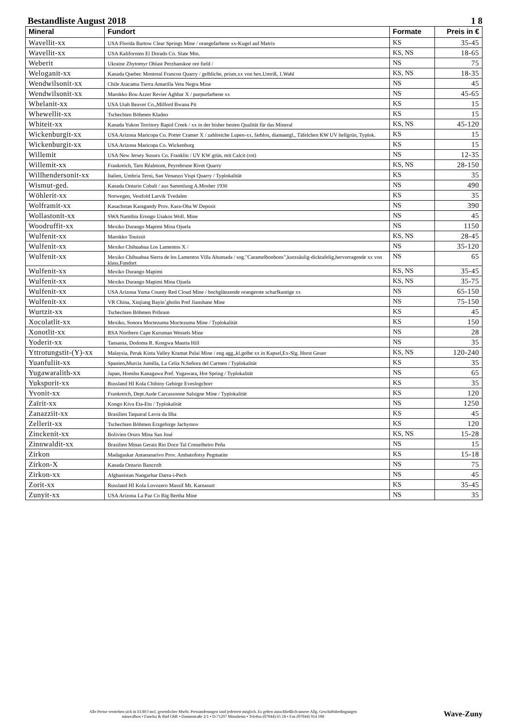Bestandliste August 2018 1 8
| Mineral | Fundort | Formate | Preis in € |
| --- | --- | --- | --- |
| Wavellit-xx | USA Florida Bartow Clear Springs Mine / orangefarbene xx-Kugel auf Matrix | KS | 35-45 |
| Wavellit-xx | USA Kalifornien El Dorado Co. Slate Mtn. | KS, NS | 18-65 |
| Weberit | Ukraine Zhytomyr Oblast Perzhanskoe ore field / | NS | 75 |
| Weloganit-xx | Kanada Quebec Montreal Francon Quarry / gelbliche, prism.xx von hex.Umriß, 1.Wahl | KS, NS | 18-35 |
| Wendwilsonit-xx | Chile Atacama Tierra Amarilla Veta Negra Mine | NS | 45 |
| Wendwilsonit-xx | Marokko Bou Azzer Revier Aghbar X / purpurfarbene xx | NS | 45-65 |
| Whelanit-xx | USA Utah Beaver Co.,Milford Bwana Pit | KS | 15 |
| Whewellit-xx | Tschechien Böhmen Kladno | KS | 15 |
| Whiteit-xx | Kanada Yukon Territory Rapid Creek / xx in der bisher besten Qualität für das Mineral | KS, NS | 45-120 |
| Wickenburgit-xx | USA Arizona Maricopa Co. Potter Cramer X / zahlreiche Lupen-xx, farblos, diamantgl., Täfelchen KW UV hellgrün, Typlok. | KS | 15 |
| Wickenburgit-xx | USA Arizona Maricopa Co. Wickenburg | KS | 15 |
| Willemit | USA New Jersey Sussex Co. Franklin / UV KW grün, mit Calcit (rot) | NS | 12-35 |
| Willemit-xx | Frankreich, Tarn Réalmont, Peyrebrune Rivet Quarry | KS, NS | 28-150 |
| Willhendersonit-xx | Italien, Umbria Terni, San Venanzo Vispi Quarry / Typlokalität | KS | 35 |
| Wismut-ged. | Kanada Ontario Cobalt / aus Sammlung A.Mosher 1930 | NS | 490 |
| Wöhlerit-xx | Norwegen, Vestfold Larvik Tvedalen | KS | 35 |
| Wolframit-xx | Kasachstan Karagandy Prov. Kara-Oba W Deposit | NS | 390 |
| Wollastonit-xx | SWA Namibia Erongo Usakos Woll. Mine | NS | 45 |
| Woodruffit-xx | Mexiko Durango Mapimi Mina Ojuela | NS | 1150 |
| Wulfenit-xx | Marokko Touissit | KS, NS | 28-45 |
| Wulfenit-xx | Mexiko Chihuahua Los Lamentos X / | NS | 35-120 |
| Wulfenit-xx | Mexiko Chihuahua Sierra de los Lamentos Villa Ahumada / sog."Caramelbonbons",kurzsäulig-dicktafelig,hervorragende xx von klass.Fundort | NS | 65 |
| Wulfenit-xx | Mexiko Durango Mapimi | KS, NS | 35-45 |
| Wulfenit-xx | Mexiko Durango Mapimi Mina Ojuela | KS, NS | 35-75 |
| Wulfenit-xx | USA Arizona Yuma County Red Cloud Mine / hochglänzende orangerote scharfkantige xx | NS | 65-150 |
| Wulfenit-xx | VR China, Xinjiang Bayin´gholin Pref Jianshane Mine | NS | 75-150 |
| Wurtzit-xx | Tschechien Böhmen Pribram | KS | 45 |
| Xocolatlit-xx | Mexiko, Sonora Moctezuma Moctezuma Mine / Typlokalität | KS | 150 |
| Xonotlit-xx | RSA Northern Cape Kuruman Wessels Mine | NS | 28 |
| Yoderit-xx | Tansania, Dodoma R. Kongwa Mautia Hill | NS | 35 |
| Yttrotungstit-(Y)-xx | Malaysia, Perak Kinta Valley Kramat Pulai Mine / eng agg.,kl.gelbe xx in Kapsel,Ex-Slg. Horst Geuer | KS, NS | 120-240 |
| Yuanfuliit-xx | Spanien,Murcia Jumilla, La Celia N.Señora del Carmen / Typlokalität | KS | 35 |
| Yugawaralith-xx | Japan, Honshu Kanagawa Pref. Yugawara, Hot Spring / Typlokalität | NS | 65 |
| Yuksporit-xx | Russland HI Kola Chibiny Gebirge Eveslogchorr | KS | 35 |
| Yvonit-xx | Frankreich, Dept.Aude Carcassonne Salsigne Mine / Typlokalität | KS | 120 |
| Zaïrit-xx | Kongo Kivu Eta-Etu / Typlokalität | NS | 1250 |
| Zanazziit-xx | Brasilien Taquaral Lavra da Ilha | KS | 45 |
| Zellerit-xx | Tschechien Böhmen Erzgebirge Jachymov | KS | 120 |
| Zinckenit-xx | Bolivien Oruro Mina San José | KS, NS | 15-28 |
| Zinnwaldit-xx | Brasilien Minas Gerais Rio Doce Tal Conselheiro Peña | NS | 15 |
| Zirkon | Madagaskar Antananarivo Prov. Ambatofotsy Pegmatite | KS | 15-18 |
| Zirkon-X | Kanada Ontario Bancroft | NS | 75 |
| Zirkon-xx | Afghanistan Nangarhar Darra-i-Pech | NS | 45 |
| Zorit-xx | Russland HI Kola Lovozero Massif Mt. Karnasurt | KS | 35-45 |
| Zunyit-xx | USA Arizona La Paz Co Big Bertha Mine | NS | 35 |
Alle Preise verstehen sich in EURO incl. gesetzlicher MwSt. Preisänderungen sind jederzeit möglich. Es gelten ausschließlich unsere Allg. Geschäftsbedingungen
mineralbox • Fanelsa & Rüd GbR • Dammstraße 2/1 • D-71297 Mönsheim • Telefon (07044) 65 18 • Fax (07044) 914 108
Wave-Zuny